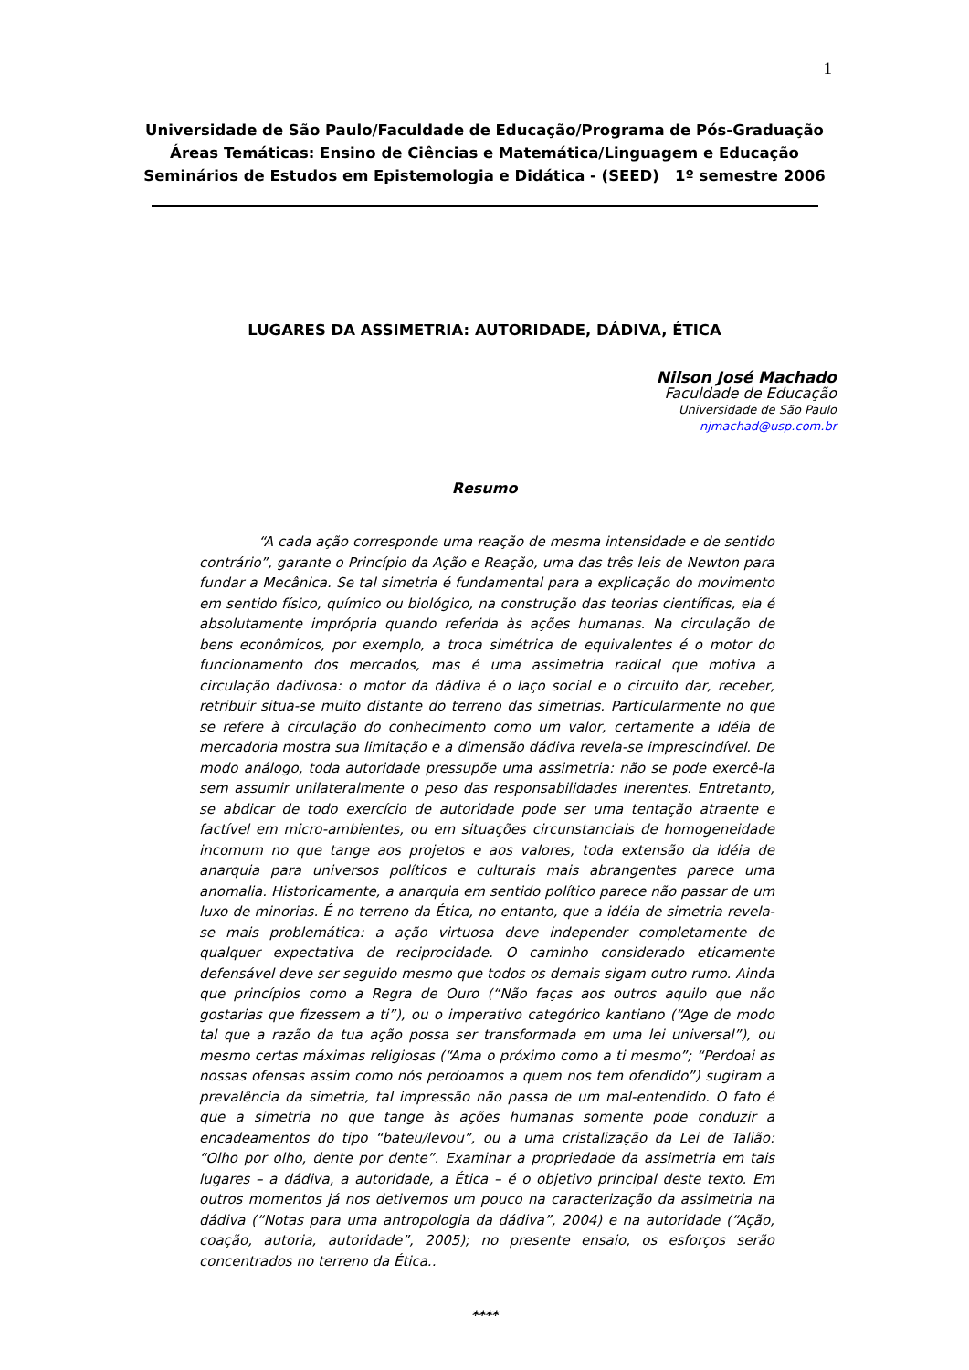1
Universidade de São Paulo/Faculdade de Educação/Programa de Pós-Graduação
Áreas Temáticas: Ensino de Ciências e Matemática/Linguagem e Educação
Seminários de Estudos em Epistemologia e Didática - (SEED) 1º semestre 2006
LUGARES DA ASSIMETRIA: AUTORIDADE, DÁDIVA, ÉTICA
Nilson José Machado
Faculdade de Educação
Universidade de São Paulo
njmachad@usp.com.br
Resumo
“A cada ação corresponde uma reação de mesma intensidade e de sentido contrário”, garante o Princípio da Ação e Reação, uma das três leis de Newton para fundar a Mecânica. Se tal simetria é fundamental para a explicação do movimento em sentido físico, químico ou biológico, na construção das teorias científicas, ela é absolutamente imprópria quando referida às ações humanas. Na circulação de bens econômicos, por exemplo, a troca simétrica de equivalentes é o motor do funcionamento dos mercados, mas é uma assimetria radical que motiva a circulação dadivosa: o motor da dádiva é o laço social e o circuito dar, receber, retribuir situa-se muito distante do terreno das simetrias. Particularmente no que se refere à circulação do conhecimento como um valor, certamente a idéia de mercadoria mostra sua limitação e a dimensão dádiva revela-se imprescindível. De modo análogo, toda autoridade pressupõe uma assimetria: não se pode exercê-la sem assumir unilateralmente o peso das responsabilidades inerentes. Entretanto, se abdicar de todo exercício de autoridade pode ser uma tentação atraente e factível em micro-ambientes, ou em situações circunstanciais de homogeneidade incomum no que tange aos projetos e aos valores, toda extensão da idéia de anarquia para universos políticos e culturais mais abrangentes parece uma anomalia. Historicamente, a anarquia em sentido político parece não passar de um luxo de minorias. É no terreno da Ética, no entanto, que a idéia de simetria revela-se mais problemática: a ação virtuosa deve independer completamente de qualquer expectativa de reciprocidade. O caminho considerado eticamente defensável deve ser seguido mesmo que todos os demais sigam outro rumo. Ainda que princípios como a Regra de Ouro (“Não faças aos outros aquilo que não gostarias que fizessem a ti”), ou o imperativo categórico kantiano (“Age de modo tal que a razão da tua ação possa ser transformada em uma lei universal”), ou mesmo certas máximas religiosas (“Ama o próximo como a ti mesmo”; “Perdoai as nossas ofensas assim como nós perdoamos a quem nos tem ofendido”) sugiram a prevalência da simetria, tal impressão não passa de um mal-entendido. O fato é que a simetria no que tange às ações humanas somente pode conduzir a encadeamentos do tipo “bateu/levou”, ou a uma cristalização da Lei de Talião: “Olho por olho, dente por dente”. Examinar a propriedade da assimetria em tais lugares – a dádiva, a autoridade, a Ética – é o objetivo principal deste texto. Em outros momentos já nos detivemos um pouco na caracterização da assimetria na dádiva (“Notas para uma antropologia da dádiva”, 2004) e na autoridade (“Ação, coação, autoria, autoridade”, 2005); no presente ensaio, os esforços serão concentrados no terreno da Ética..
****